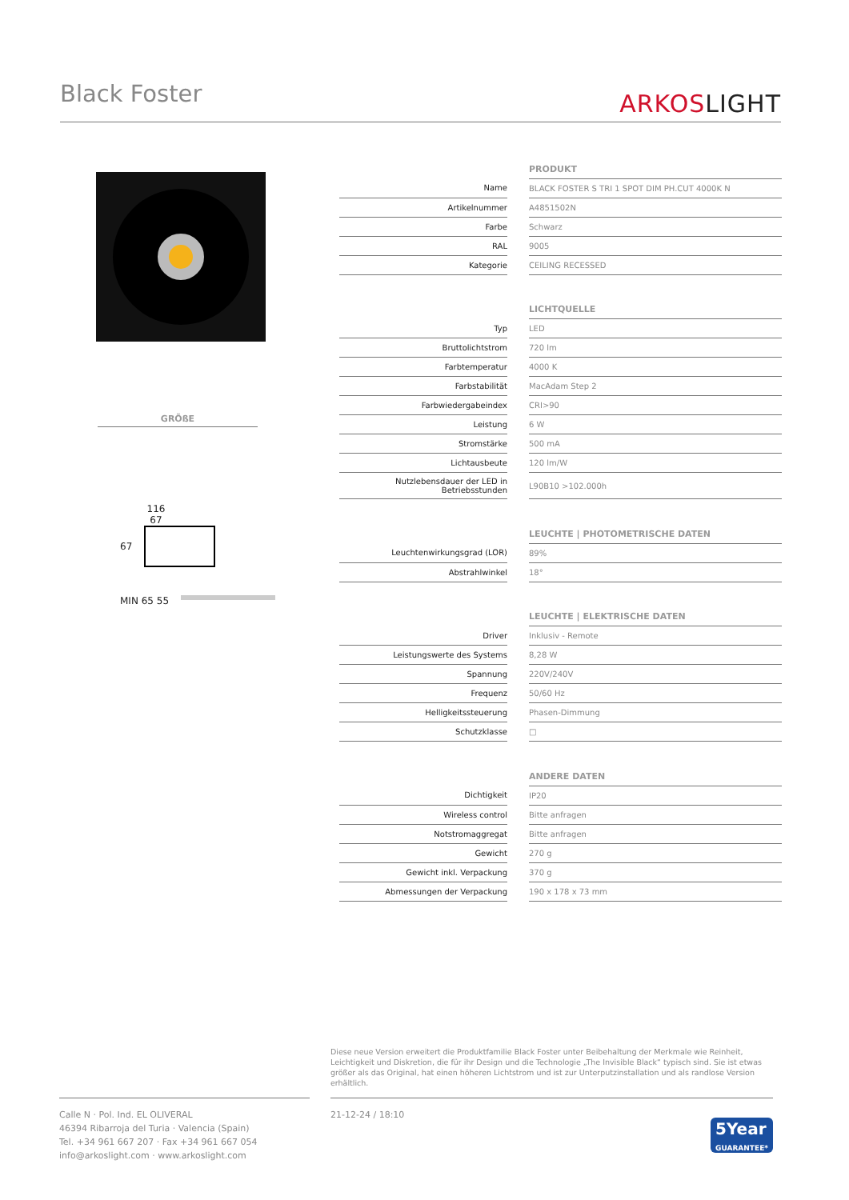Black Foster ARKOSLIGHT
GRÖßE
116
67
67
MIN 65 55
| | | PRODUKT |
| Name | | BLACK FOSTER S TRI 1 SPOT DIM PH.CUT 4000K N |
| Artikelnummer | | A4851502N |
| Farbe | | Schwarz |
| RAL | | 9005 |
| Kategorie | | CEILING RECESSED |
| | | LICHTQUELLE |
| Typ | | LED |
| Bruttolichtstrom | | 720 lm |
| Farbtemperatur | | 4000 K |
| Farbstabilität | | MacAdam Step 2 |
| Farbwiedergabeindex | | CRI>90 |
| Leistung | | 6 W |
| Stromstärke | | 500 mA |
| Lichtausbeute | | 120 lm/W |
| Nutzlebensdauer der LED in Betriebsstunden | | L90B10 >102.000h |
| | | LEUCHTE / PHOTOMETRISCHE DATEN |
| Leuchtenwirkungsgrad (LOR) | | 89% |
| Abstrahlwinkel | | 18° |
| | | LEUCHTE / ELEKTRISCHE DATEN |
| Driver | | Inklusiv - Remote |
| Leistungswerte des Systems | | 8,28 W |
| Spannung | | 220V/240V |
| Frequenz | | 50/60 Hz |
| Helligkeitssteuerung | | Phasen-Dimmung |
| Schutzklasse | | □ |
| | | ANDERE DATEN |
| Dichtigkeit | | IP20 |
| Wireless control | | Bitte anfragen |
| Notstromaggregat | | Bitte anfragen |
| Gewicht | | 270 g |
| Gewicht inkl. Verpackung | | 370 g |
| Abmessungen der Verpackung | | 190 x 178 x 73 mm |
Diese neue Version erweitert die Produktfamilie Black Foster unter Beibehaltung der Merkmale wie Reinheit, Leichtigkeit und Diskretion, die für ihr Design und die Technologie „The Invisible Black“ typisch sind. Sie ist etwas größer als das Original, hat einen höheren Lichtstrom und ist zur Unterputzinstallation und als randlose Version erhältlich.
Calle N · Pol. Ind. EL OLIVERAL
46394 Ribarroja del Turia · Valencia (Spain)
Tel. +34 961 667 207 · Fax +34 961 667 054
info@arkoslight.com · www.arkoslight.com
21-12-24 / 18:10 5Year
GUARANTEE*